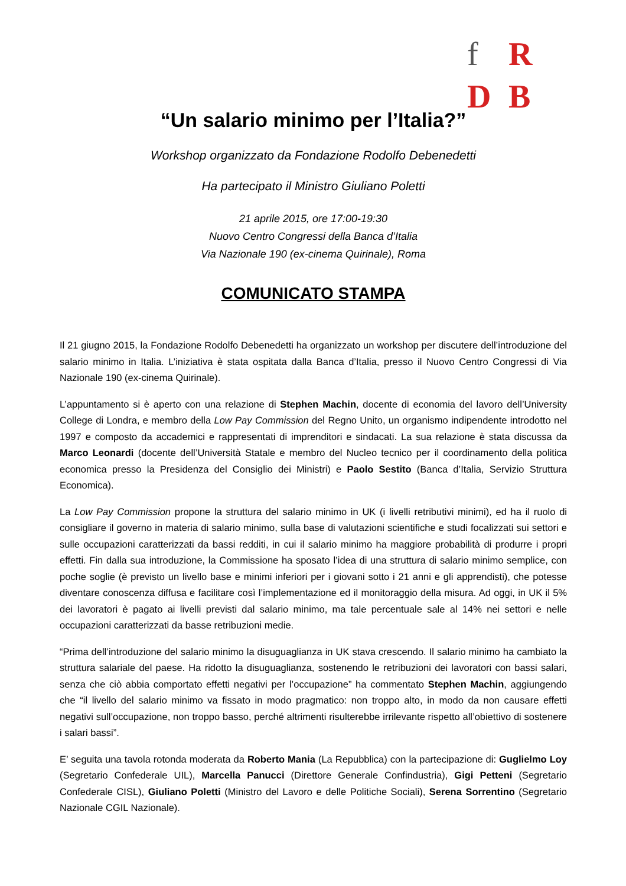f R D B
“Un salario minimo per l’Italia?”
Workshop organizzato da Fondazione Rodolfo Debenedetti
Ha partecipato il Ministro Giuliano Poletti
21 aprile 2015, ore 17:00-19:30
Nuovo Centro Congressi della Banca d’Italia
Via Nazionale 190 (ex-cinema Quirinale), Roma
COMUNICATO STAMPA
Il 21 giugno 2015, la Fondazione Rodolfo Debenedetti ha organizzato un workshop per discutere dell’introduzione del salario minimo in Italia. L’iniziativa è stata ospitata dalla Banca d’Italia, presso il Nuovo Centro Congressi di Via Nazionale 190 (ex-cinema Quirinale).
L’appuntamento si è aperto con una relazione di Stephen Machin, docente di economia del lavoro dell’University College di Londra, e membro della Low Pay Commission del Regno Unito, un organismo indipendente introdotto nel 1997 e composto da accademici e rappresentati di imprenditori e sindacati. La sua relazione è stata discussa da Marco Leonardi (docente dell’Università Statale e membro del Nucleo tecnico per il coordinamento della politica economica presso la Presidenza del Consiglio dei Ministri) e Paolo Sestito (Banca d’Italia, Servizio Struttura Economica).
La Low Pay Commission propone la struttura del salario minimo in UK (i livelli retributivi minimi), ed ha il ruolo di consigliare il governo in materia di salario minimo, sulla base di valutazioni scientifiche e studi focalizzati sui settori e sulle occupazioni caratterizzati da bassi redditi, in cui il salario minimo ha maggiore probabilità di produrre i propri effetti. Fin dalla sua introduzione, la Commissione ha sposato l’idea di una struttura di salario minimo semplice, con poche soglie (è previsto un livello base e minimi inferiori per i giovani sotto i 21 anni e gli apprendisti), che potesse diventare conoscenza diffusa e facilitare così l’implementazione ed il monitoraggio della misura. Ad oggi, in UK il 5% dei lavoratori è pagato ai livelli previsti dal salario minimo, ma tale percentuale sale al 14% nei settori e nelle occupazioni caratterizzati da basse retribuzioni medie.
“Prima dell’introduzione del salario minimo la disuguaglianza in UK stava crescendo. Il salario minimo ha cambiato la struttura salariale del paese. Ha ridotto la disuguaglianza, sostenendo le retribuzioni dei lavoratori con bassi salari, senza che ciò abbia comportato effetti negativi per l’occupazione” ha commentato Stephen Machin, aggiungendo che “il livello del salario minimo va fissato in modo pragmatico: non troppo alto, in modo da non causare effetti negativi sull’occupazione, non troppo basso, perché altrimenti risulterebbe irrilevante rispetto all’obiettivo di sostenere i salari bassi”.
E’ seguita una tavola rotonda moderata da Roberto Mania (La Repubblica) con la partecipazione di: Guglielmo Loy (Segretario Confederale UIL), Marcella Panucci (Direttore Generale Confindustria), Gigi Petteni (Segretario Confederale CISL), Giuliano Poletti (Ministro del Lavoro e delle Politiche Sociali), Serena Sorrentino (Segretario Nazionale CGIL Nazionale).